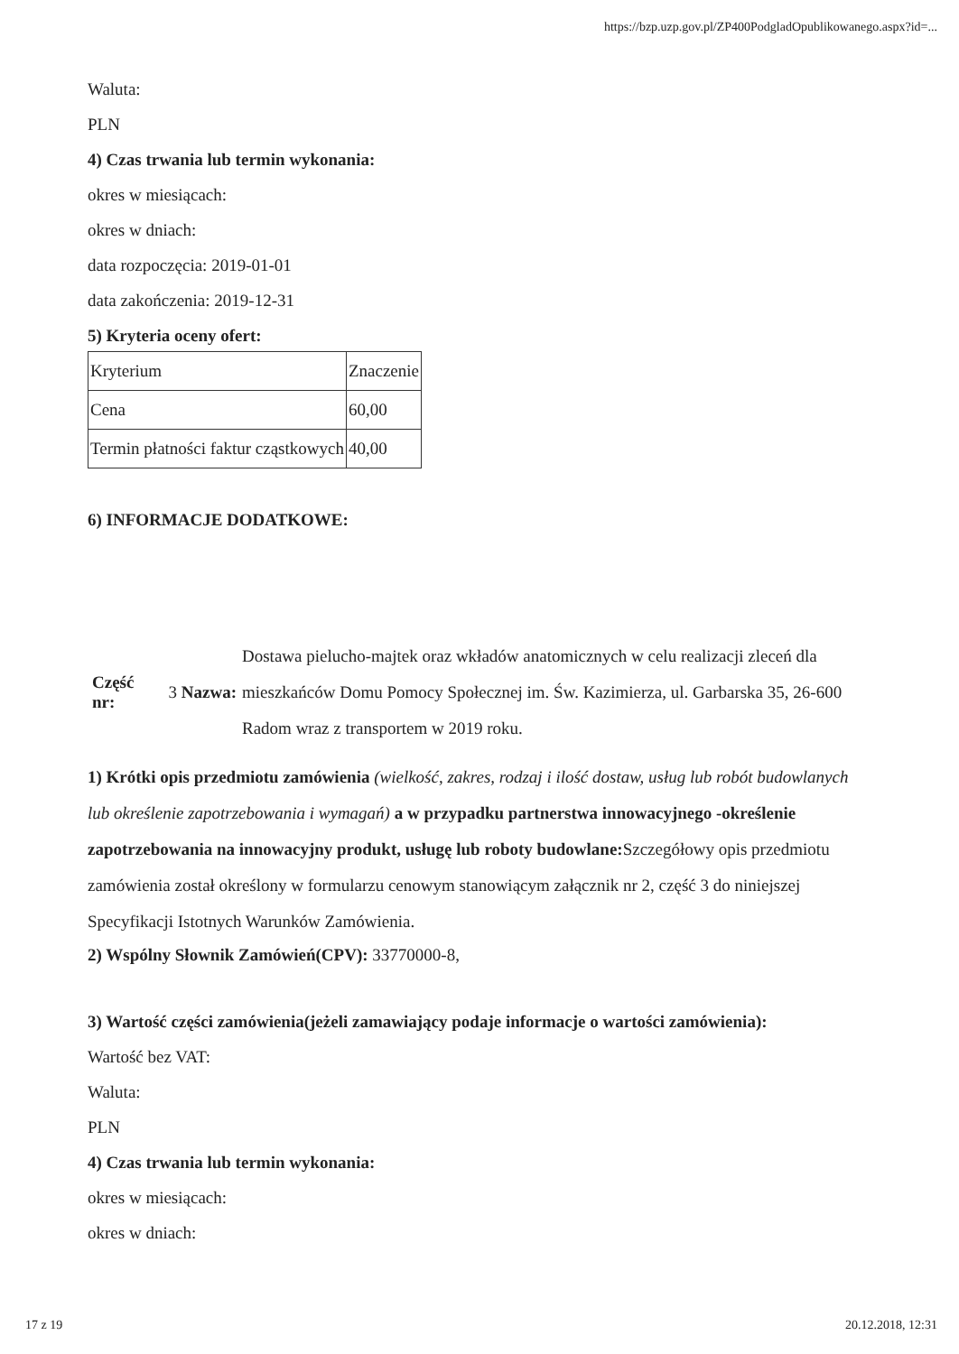https://bzp.uzp.gov.pl/ZP400PodgladOpublikowanego.aspx?id=...
Waluta:
PLN
4) Czas trwania lub termin wykonania:
okres w miesiącach:
okres w dniach:
data rozpoczęcia: 2019-01-01
data zakończenia: 2019-12-31
5) Kryteria oceny ofert:
| Kryterium | Znaczenie |
| Cena | 60,00 |
| Termin płatności faktur cząstkowych | 40,00 |
6) INFORMACJE DODATKOWE:
| Część nr: | 3 Nazwa: | Dostawa pielucho-majtek oraz wkładów anatomicznych w celu realizacji zleceń dla mieszkańców Domu Pomocy Społecznej im. Św. Kazimierza, ul. Garbarska 35, 26-600 Radom wraz z transportem w 2019 roku. |
1) Krótki opis przedmiotu zamówienia (wielkość, zakres, rodzaj i ilość dostaw, usług lub robót budowlanych lub określenie zapotrzebowania i wymagań) a w przypadku partnerstwa innowacyjnego -określenie zapotrzebowania na innowacyjny produkt, usługę lub roboty budowlane: Szczegółowy opis przedmiotu zamówienia został określony w formularzu cenowym stanowiącym załącznik nr 2, część 3 do niniejszej Specyfikacji Istotnych Warunków Zamówienia.
2) Wspólny Słownik Zamówień(CPV): 33770000-8,
3) Wartość części zamówienia(jeżeli zamawiający podaje informacje o wartości zamówienia):
Wartość bez VAT:
Waluta:
PLN
4) Czas trwania lub termin wykonania:
okres w miesiącach:
okres w dniach:
17 z 19 20.12.2018, 12:31